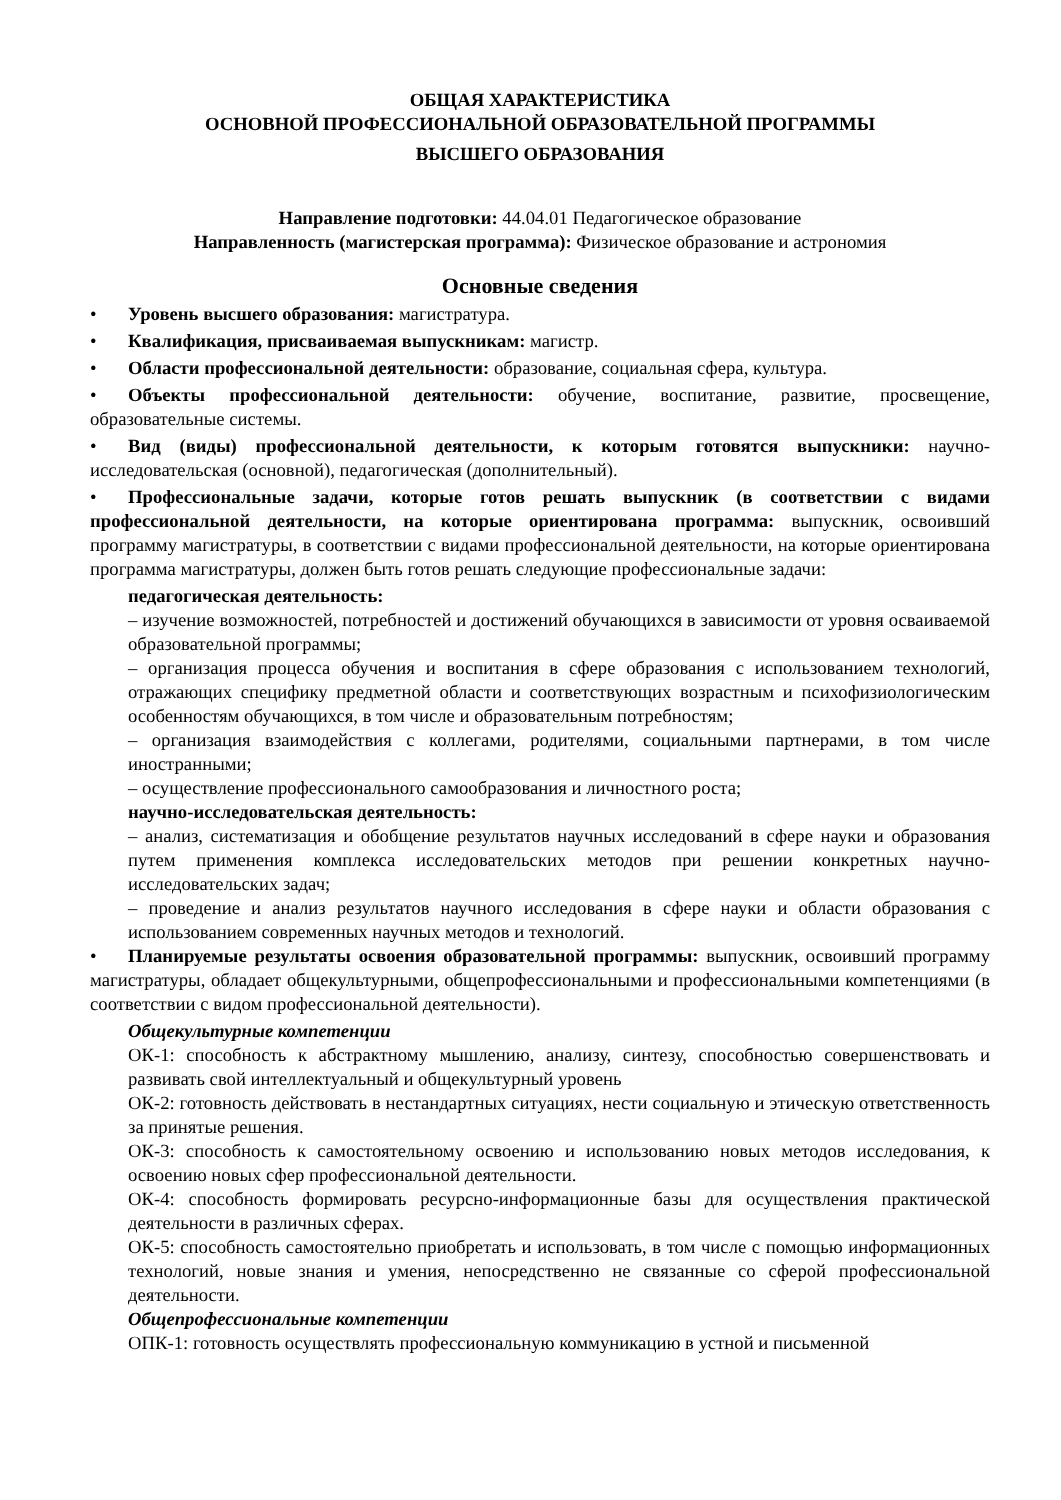ОБЩАЯ ХАРАКТЕРИСТИКА
ОСНОВНОЙ ПРОФЕССИОНАЛЬНОЙ ОБРАЗОВАТЕЛЬНОЙ ПРОГРАММЫ
ВЫСШЕГО ОБРАЗОВАНИЯ
Направление подготовки: 44.04.01 Педагогическое образование
Направленность (магистерская программа): Физическое образование и астрономия
Основные сведения
• Уровень высшего образования: магистратура.
• Квалификация, присваиваемая выпускникам: магистр.
• Области профессиональной деятельности: образование, социальная сфера, культура.
• Объекты профессиональной деятельности: обучение, воспитание, развитие, просвещение, образовательные системы.
• Вид (виды) профессиональной деятельности, к которым готовятся выпускники: научно-исследовательская (основной), педагогическая (дополнительный).
• Профессиональные задачи, которые готов решать выпускник (в соответствии с видами профессиональной деятельности, на которые ориентирована программа: выпускник, освоивший программу магистратуры, в соответствии с видами профессиональной деятельности, на которые ориентирована программа магистратуры, должен быть готов решать следующие профессиональные задачи:
педагогическая деятельность:
– изучение возможностей, потребностей и достижений обучающихся в зависимости от уровня осваиваемой образовательной программы;
– организация процесса обучения и воспитания в сфере образования с использованием технологий, отражающих специфику предметной области и соответствующих возрастным и психофизиологическим особенностям обучающихся, в том числе и образовательным потребностям;
– организация взаимодействия с коллегами, родителями, социальными партнерами, в том числе иностранными;
– осуществление профессионального самообразования и личностного роста;
научно-исследовательская деятельность:
– анализ, систематизация и обобщение результатов научных исследований в сфере науки и образования путем применения комплекса исследовательских методов при решении конкретных научно-исследовательских задач;
– проведение и анализ результатов научного исследования в сфере науки и области образования с использованием современных научных методов и технологий.
• Планируемые результаты освоения образовательной программы: выпускник, освоивший программу магистратуры, обладает общекультурными, общепрофессиональными и профессиональными компетенциями (в соответствии с видом профессиональной деятельности).
Общекультурные компетенции
ОК-1: способность к абстрактному мышлению, анализу, синтезу, способностью совершенствовать и развивать свой интеллектуальный и общекультурный уровень
ОК-2: готовность действовать в нестандартных ситуациях, нести социальную и этическую ответственность за принятые решения.
ОК-3: способность к самостоятельному освоению и использованию новых методов исследования, к освоению новых сфер профессиональной деятельности.
ОК-4: способность формировать ресурсно-информационные базы для осуществления практической деятельности в различных сферах.
ОК-5: способность самостоятельно приобретать и использовать, в том числе с помощью информационных технологий, новые знания и умения, непосредственно не связанные со сферой профессиональной деятельности.
Общепрофессиональные компетенции
ОПК-1: готовность осуществлять профессиональную коммуникацию в устной и письменной